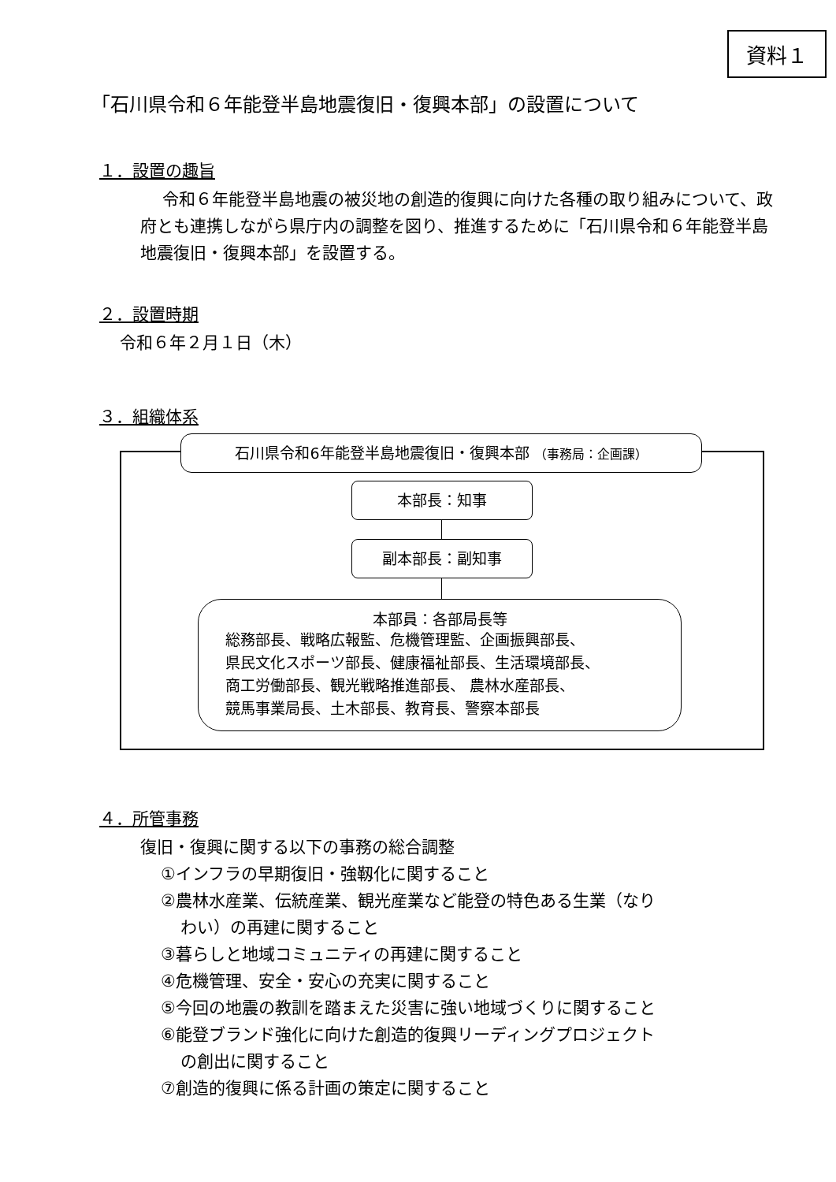資料１
「石川県令和６年能登半島地震復旧・復興本部」の設置について
１．設置の趣旨
令和６年能登半島地震の被災地の創造的復興に向けた各種の取り組みについて、政府とも連携しながら県庁内の調整を図り、推進するために「石川県令和６年能登半島地震復旧・復興本部」を設置する。
２．設置時期
令和６年２月１日（木）
３．組織体系
石川県令和6年能登半島地震復旧・復興本部 （事務局：企画課）
本部長：知事
副本部長：副知事
本部員：各部局長等
総務部長、戦略広報監、危機管理監、企画振興部長、
県民文化スポーツ部長、健康福祉部長、生活環境部長、
商工労働部長、観光戦略推進部長、 農林水産部長、
競馬事業局長、土木部長、教育長、警察本部長
４．所管事務
復旧・復興に関する以下の事務の総合調整
①インフラの早期復旧・強靱化に関すること
②農林水産業、伝統産業、観光産業など能登の特色ある生業（なり
わい）の再建に関すること
③暮らしと地域コミュニティの再建に関すること
④危機管理、安全・安心の充実に関すること
⑤今回の地震の教訓を踏まえた災害に強い地域づくりに関すること
⑥能登ブランド強化に向けた創造的復興リーディングプロジェクト
の創出に関すること
⑦創造的復興に係る計画の策定に関すること